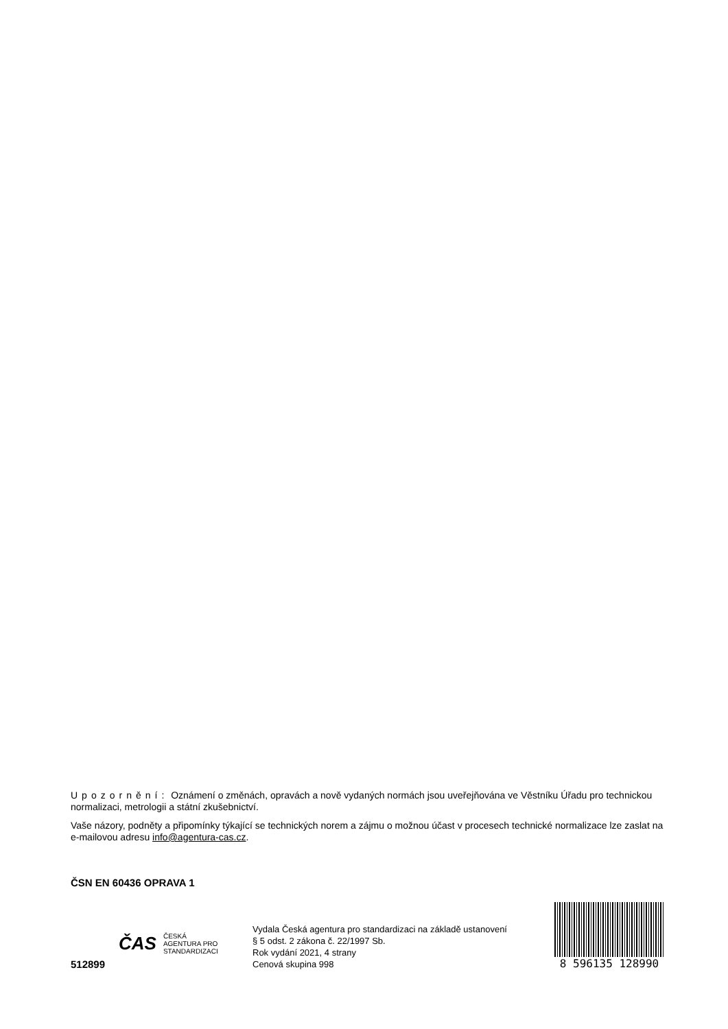Upozornění: Oznámení o změnách, opravách a nově vydaných normách jsou uveřejňována ve Věstníku Úřadu pro technickou normalizaci, metrologii a státní zkušebnictví.
Vaše názory, podněty a připomínky týkající se technických norem a zájmu o možnou účast v procesech technické normalizace lze zaslat na e-mailovou adresu info@agentura-cas.cz.
ČSN EN 60436 OPRAVA 1
512899
ČAS ČESKÁ
AGENTURA PRO
STANDARDIZACI
Vydala Česká agentura pro standardizaci na základě ustanovení § 5 odst. 2 zákona č. 22/1997 Sb.
Rok vydání 2021, 4 strany
Cenová skupina 998
8 596135 128990